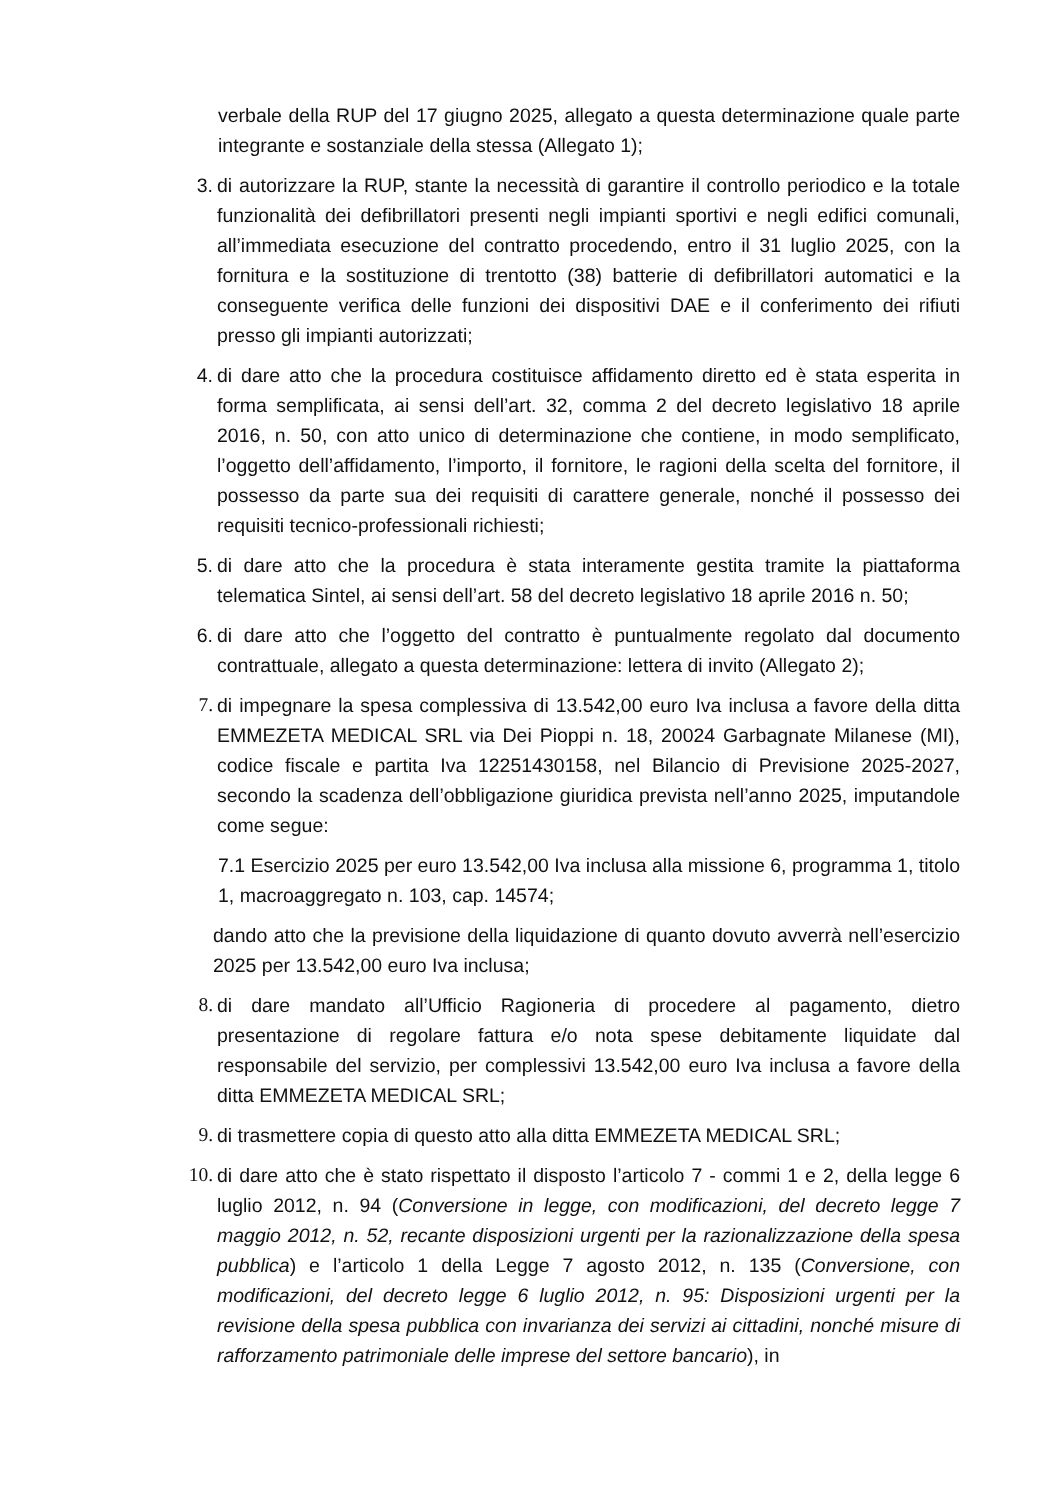verbale della RUP del 17 giugno 2025, allegato a questa determinazione quale parte integrante e sostanziale della stessa (Allegato 1);
3. di autorizzare la RUP, stante la necessità di garantire il controllo periodico e la totale funzionalità dei defibrillatori presenti negli impianti sportivi e negli edifici comunali, all’immediata esecuzione del contratto procedendo, entro il 31 luglio 2025, con la fornitura e la sostituzione di trentotto (38) batterie di defibrillatori automatici e la conseguente verifica delle funzioni dei dispositivi DAE e il conferimento dei rifiuti presso gli impianti autorizzati;
4. di dare atto che la procedura costituisce affidamento diretto ed è stata esperita in forma semplificata, ai sensi dell’art. 32, comma 2 del decreto legislativo 18 aprile 2016, n. 50, con atto unico di determinazione che contiene, in modo semplificato, l’oggetto dell’affidamento, l’importo, il fornitore, le ragioni della scelta del fornitore, il possesso da parte sua dei requisiti di carattere generale, nonché il possesso dei requisiti tecnico-professionali richiesti;
5. di dare atto che la procedura è stata interamente gestita tramite la piattaforma telematica Sintel, ai sensi dell’art. 58 del decreto legislativo 18 aprile 2016 n. 50;
6. di dare atto che l’oggetto del contratto è puntualmente regolato dal documento contrattuale, allegato a questa determinazione: lettera di invito (Allegato 2);
7. di impegnare la spesa complessiva di 13.542,00 euro Iva inclusa a favore della ditta EMMEZETA MEDICAL SRL via Dei Pioppi n. 18, 20024 Garbagnate Milanese (MI), codice fiscale e partita Iva 12251430158, nel Bilancio di Previsione 2025-2027, secondo la scadenza dell’obbligazione giuridica prevista nell’anno 2025, imputandole come segue:
7.1 Esercizio 2025 per euro 13.542,00 Iva inclusa alla missione 6, programma 1, titolo 1, macroaggregato n. 103, cap. 14574;
dando atto che la previsione della liquidazione di quanto dovuto avverrà nell’esercizio 2025 per 13.542,00 euro Iva inclusa;
8. di dare mandato all’Ufficio Ragioneria di procedere al pagamento, dietro presentazione di regolare fattura e/o nota spese debitamente liquidate dal responsabile del servizio, per complessivi 13.542,00 euro Iva inclusa a favore della ditta EMMEZETA MEDICAL SRL;
9. di trasmettere copia di questo atto alla ditta EMMEZETA MEDICAL SRL;
10. di dare atto che è stato rispettato il disposto l’articolo 7 - commi 1 e 2, della legge 6 luglio 2012, n. 94 (Conversione in legge, con modificazioni, del decreto legge 7 maggio 2012, n. 52, recante disposizioni urgenti per la razionalizzazione della spesa pubblica) e l’articolo 1 della Legge 7 agosto 2012, n. 135 (Conversione, con modificazioni, del decreto legge 6 luglio 2012, n. 95: Disposizioni urgenti per la revisione della spesa pubblica con invarianza dei servizi ai cittadini, nonché misure di rafforzamento patrimoniale delle imprese del settore bancario), in